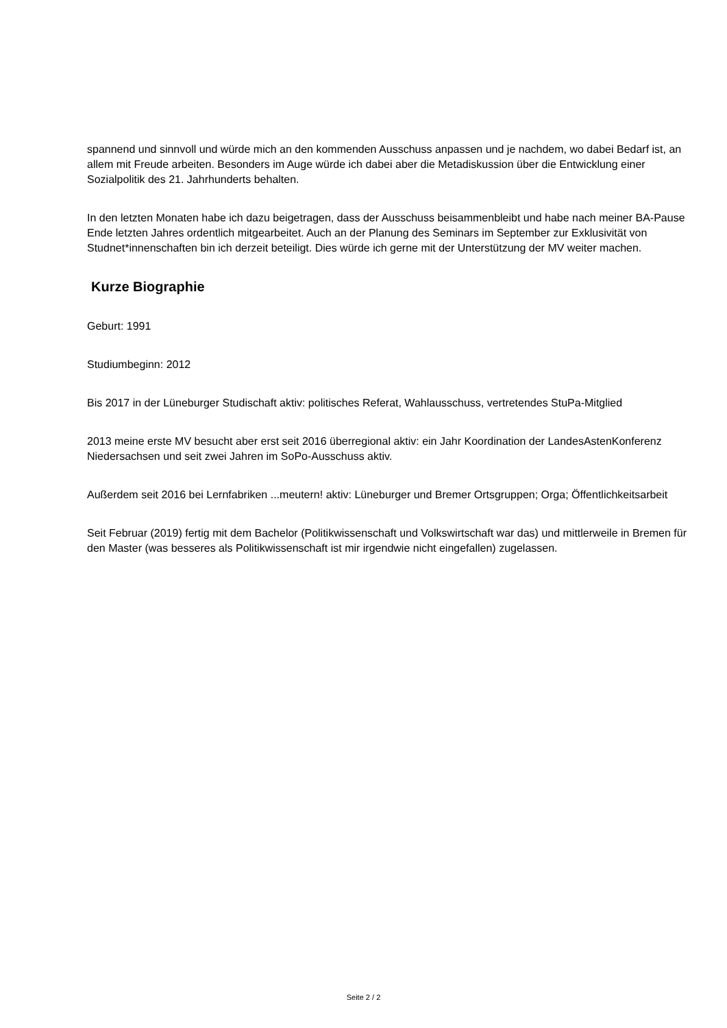spannend und sinnvoll und würde mich an den kommenden Ausschuss anpassen und je nachdem, wo dabei Bedarf ist, an allem mit Freude arbeiten. Besonders im Auge würde ich dabei aber die Metadiskussion über die Entwicklung einer Sozialpolitik des 21. Jahrhunderts behalten.
In den letzten Monaten habe ich dazu beigetragen, dass der Ausschuss beisammenbleibt und habe nach meiner BA-Pause Ende letzten Jahres ordentlich mitgearbeitet. Auch an der Planung des Seminars im September zur Exklusivität von Studnet*innenschaften bin ich derzeit beteiligt. Dies würde ich gerne mit der Unterstützung der MV weiter machen.
Kurze Biographie
Geburt: 1991
Studiumbeginn: 2012
Bis 2017 in der Lüneburger Studischaft aktiv: politisches Referat, Wahlausschuss, vertretendes StuPa-Mitglied
2013 meine erste MV besucht aber erst seit 2016 überregional aktiv: ein Jahr Koordination der LandesAstenKonferenz Niedersachsen und seit zwei Jahren im SoPo-Ausschuss aktiv.
Außerdem seit 2016 bei Lernfabriken ...meutern! aktiv: Lüneburger und Bremer Ortsgruppen; Orga; Öffentlichkeitsarbeit
Seit Februar (2019) fertig mit dem Bachelor (Politikwissenschaft und Volkswirtschaft war das) und mittlerweile in Bremen für den Master (was besseres als Politikwissenschaft ist mir irgendwie nicht eingefallen) zugelassen.
Seite 2 / 2